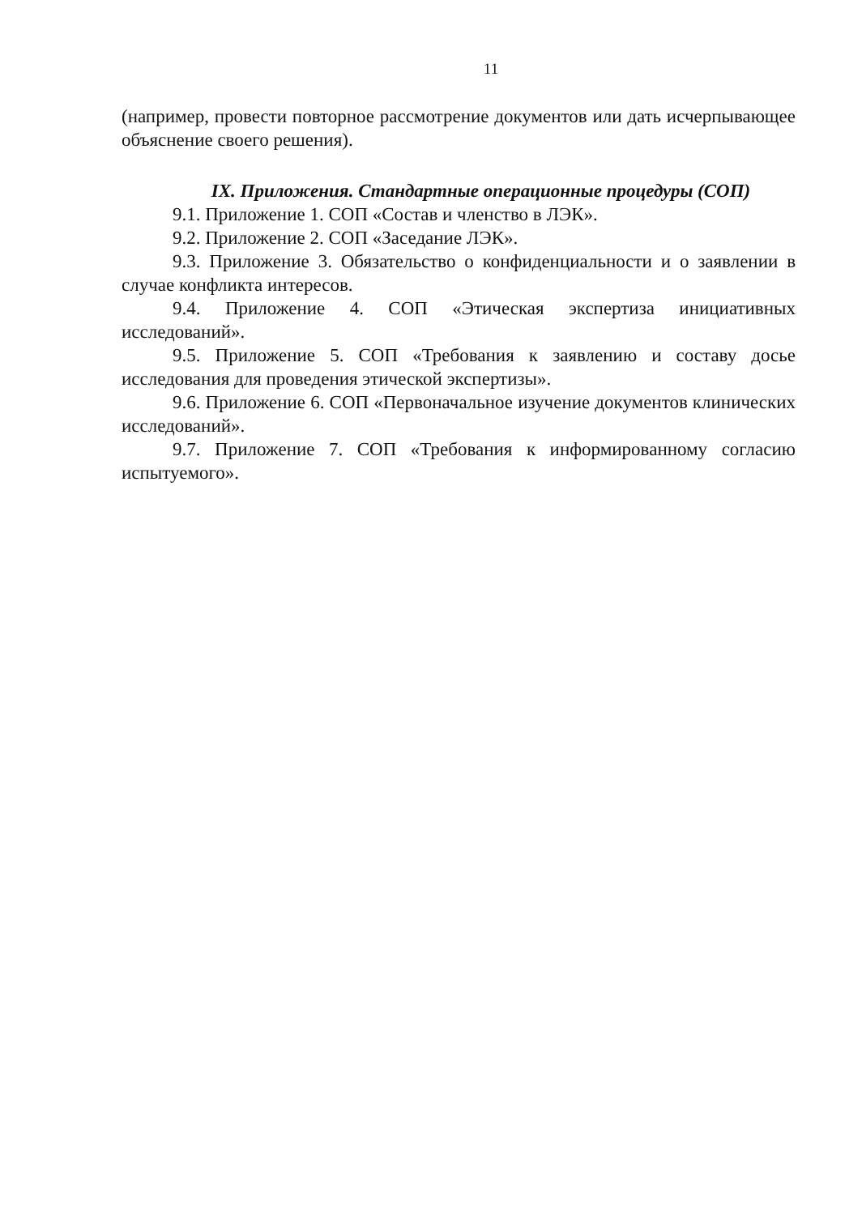11
(например, провести повторное рассмотрение документов или дать исчерпывающее объяснение своего решения).
IX. Приложения. Стандартные операционные процедуры (СОП)
9.1. Приложение 1. СОП «Состав и членство в ЛЭК».
9.2. Приложение 2. СОП «Заседание ЛЭК».
9.3. Приложение 3. Обязательство о конфиденциальности и о заявлении в случае конфликта интересов.
9.4. Приложение 4. СОП «Этическая экспертиза инициативных исследований».
9.5. Приложение 5. СОП «Требования к заявлению и составу досье исследования для проведения этической экспертизы».
9.6. Приложение 6. СОП «Первоначальное изучение документов клинических исследований».
9.7. Приложение 7. СОП «Требования к информированному согласию испытуемого».